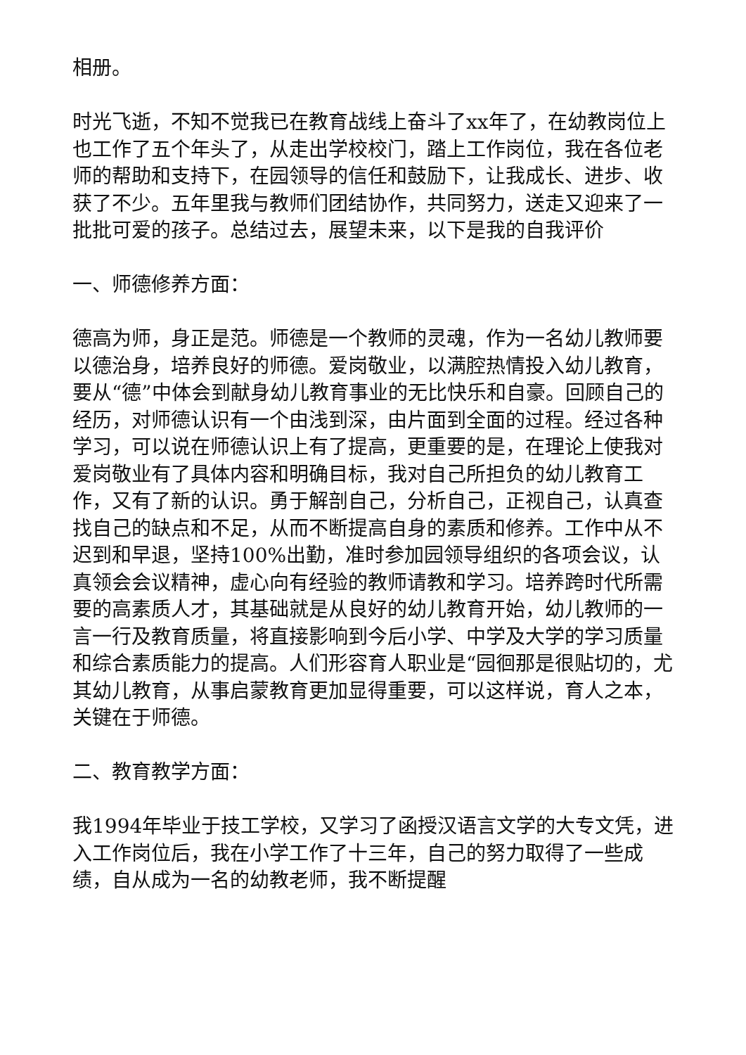相册。
时光飞逝，不知不觉我已在教育战线上奋斗了xx年了，在幼教岗位上也工作了五个年头了，从走出学校校门，踏上工作岗位，我在各位老师的帮助和支持下，在园领导的信任和鼓励下，让我成长、进步、收获了不少。五年里我与教师们团结协作，共同努力，送走又迎来了一批批可爱的孩子。总结过去，展望未来，以下是我的自我评价
一、师德修养方面：
德高为师，身正是范。师德是一个教师的灵魂，作为一名幼儿教师要以德治身，培养良好的师德。爱岗敬业，以满腔热情投入幼儿教育，要从“德”中体会到献身幼儿教育事业的无比快乐和自豪。回顾自己的经历，对师德认识有一个由浅到深，由片面到全面的过程。经过各种学习，可以说在师德认识上有了提高，更重要的是，在理论上使我对爱岗敬业有了具体内容和明确目标，我对自己所担负的幼儿教育工作，又有了新的认识。勇于解剖自己，分析自己，正视自己，认真查找自己的缺点和不足，从而不断提高自身的素质和修养。工作中从不迟到和早退，坚持100%出勤，准时参加园领导组织的各项会议，认真领会会议精神，虚心向有经验的教师请教和学习。培养跨时代所需要的高素质人才，其基础就是从良好的幼儿教育开始，幼儿教师的一言一行及教育质量，将直接影响到今后小学、中学及大学的学习质量和综合素质能力的提高。人们形容育人职业是“园徊那是很贴切的，尤其幼儿教育，从事启蒙教育更加显得重要，可以这样说，育人之本，关键在于师德。
二、教育教学方面：
我1994年毕业于技工学校，又学习了函授汉语言文学的大专文凭，进入工作岗位后，我在小学工作了十三年，自己的努力取得了一些成绩，自从成为一名的幼教老师，我不断提醒